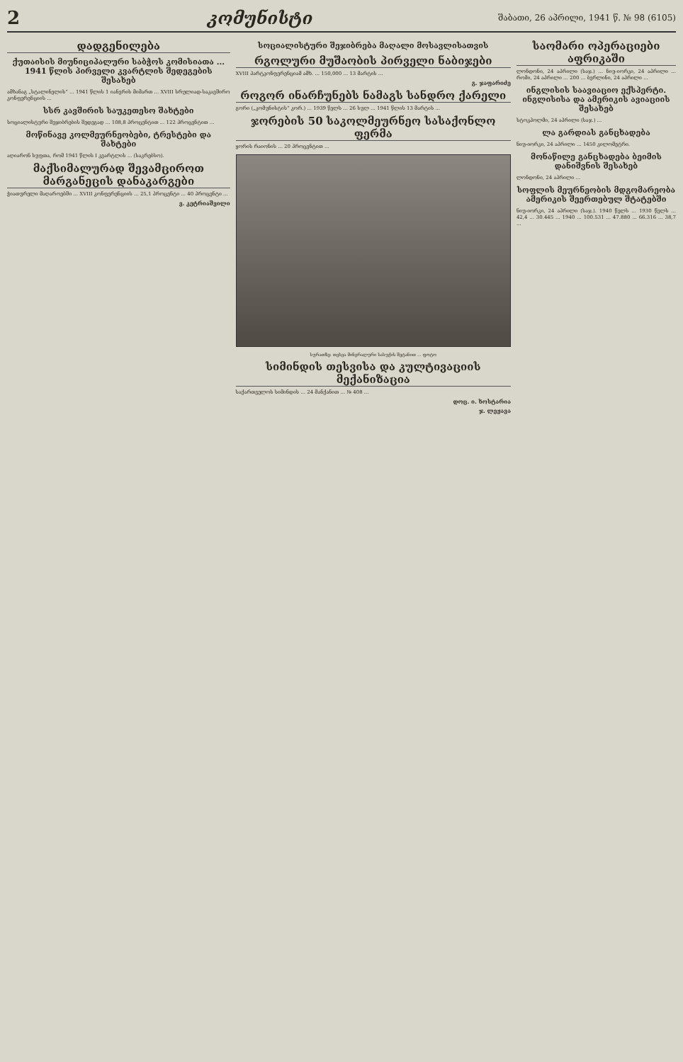2 კომუნისტი შაბათი, 26 აპრილი, 1941 წ. № 98 (6105)
დადგენილება
ქუთაისის მიუნიციპალური საბჭოს კომისიათა ... 1941 წლის პირველი კვარტლის შედეგების შესახებ
ამხანაგ „სტალინელის“ ... 1941 წლის 1 იანვრის მიმართ ... XVIII სრულიად-საკავშირო კონფერენციის ...
სსრ კავშირის საუკეთესო შახტები
სოციალისტური შეჯიბრების შედეგად ... 108,8 პროცენტით ... 122 პროცენტით ...
მოწინავე კოლმეურნეობები, ტრესტები და შახტები
აღიარონ სუფთა, რომ 1941 წლის I კვარტლის ... (საკრებსო).
მაქსიმალურად შევამციროთ მარგანეცის დანაკარგები
ჭიათურელი მაღაროებში ... XVIII კონფერენციის ... 25,1 პროცენტი ... 40 პროცენტი ...
ვ. კეტრიაშვილი
სოციალისტური შეჯიბრება მაღალი მოსავლისათვის
რგოლური მუშაობის პირველი ნაბიჯები
XVIII პარტკონფერენციამ ამხ. ... 150,000 ... 13 მარტის ...
გ. ჯაფარიძე
როგორ ინარჩუნებს ნამაგს სანდრო ქარელი
გორი („კომუნისტის“ კორ.) ... 1939 წელს ... 26 სულ ... 1941 წლის 13 მარტის ...
ჯორების 50 საკოლმეურნეო სასაქონლო ფერმა
ყორის რაიონის ... 20 პროცენტით ...
სურათზე: თესვა მინერალური სასუქის შეტანით ... ფოტო
სიმინდის თესვისა და კულტივაციის მექანიზაცია
საქართველოს სიმინდის ... 24 მანქანით ... № 408 ...
დოც. ი. ხოსტარია
ჯ. ლეჟავა
საომარი ოპერაციები აფრიკაში
ლონდონი, 24 აპრილი (საჯ.) ... ნიუ-იორკი, 24 აპრილი ... რომი, 24 აპრილი ... 200 ... ბერლინი, 24 აპრილი ...
ინგლისის საავიაციო ექსპერტი. ინგლისისა და ამერიკის ავიაციის შესახებ
სტოკჰოლმი, 24 აპრილი (საჯ.) ...
ლა გარდიას განცხადება
ნიუ-იორკი, 24 აპრილი ... 1450 კილომეტრი.
მონაწილე განცხადება ბეიმის დანიშვნის შესახებ
ლონდონი, 24 აპრილი ...
სოფლის მეურნეობის მდგომარეობა ამერიკის შეერთებულ შტატებში
ნიუ-იორკი, 24 აპრილი (საჯ.). 1940 წელს ... 1930 წელს ... 42,4 ... 30.445 ... 1940 ... 100.531 ... 47.880 ... 66.316 ... 38,7 ...